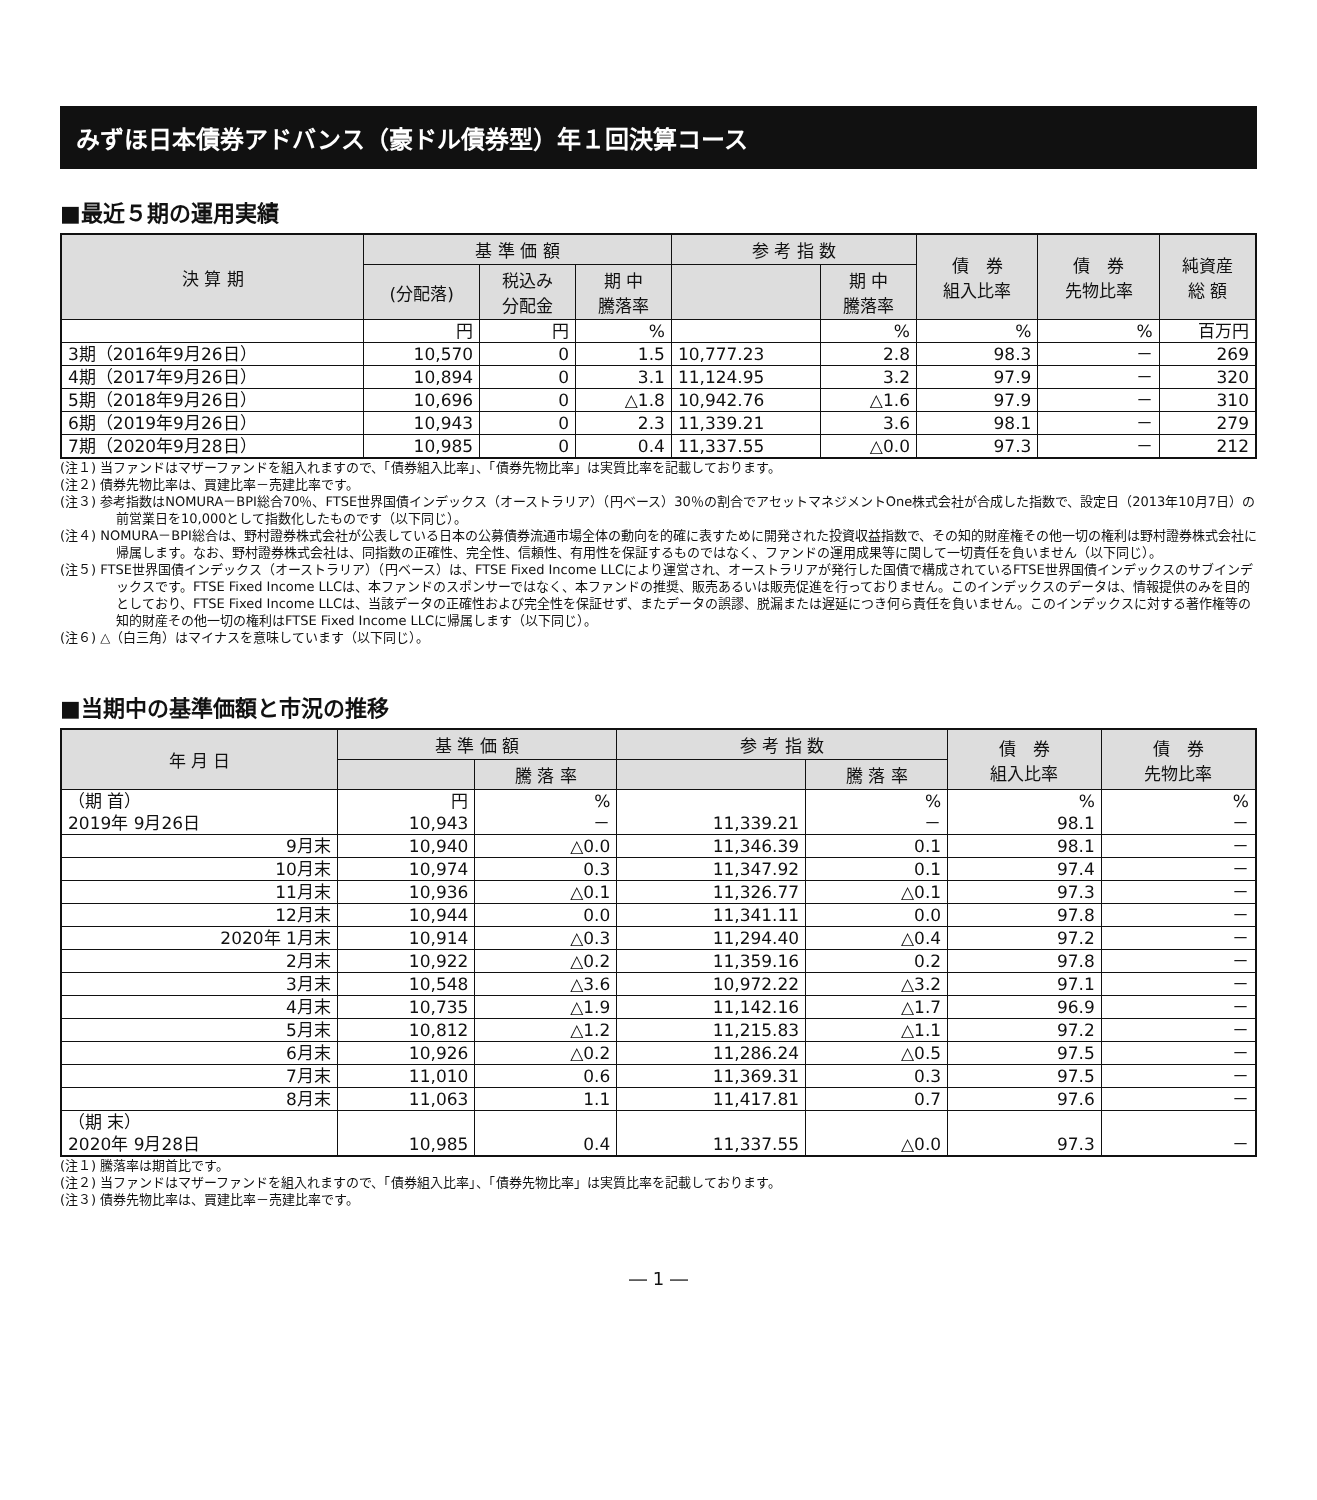みずほ日本債券アドバンス（豪ドル債券型）年１回決算コース
■最近５期の運用実績
| 決 算 期 | 基 準 価 額 | | | 参 考 指 数 | | 債 券 組入比率 | 債 券 先物比率 | 純資産 総 額 |
| --- | --- | --- | --- | --- | --- | --- | --- | --- |
| | (分配落) | 税込み 分配金 | 期 中 騰落率 | | 期 中 騰落率 | | | |
| | 円 | 円 | % | | % | % | % | 百万円 |
| 3期（2016年9月26日） | 10,570 | 0 | 1.5 | 10,777.23 | 2.8 | 98.3 | － | 269 |
| 4期（2017年9月26日） | 10,894 | 0 | 3.1 | 11,124.95 | 3.2 | 97.9 | － | 320 |
| 5期（2018年9月26日） | 10,696 | 0 | △1.8 | 10,942.76 | △1.6 | 97.9 | － | 310 |
| 6期（2019年9月26日） | 10,943 | 0 | 2.3 | 11,339.21 | 3.6 | 98.1 | － | 279 |
| 7期（2020年9月28日） | 10,985 | 0 | 0.4 | 11,337.55 | △0.0 | 97.3 | － | 212 |
(注１) 当ファンドはマザーファンドを組入れますので、「債券組入比率」、「債券先物比率」は実質比率を記載しております。
(注２) 債券先物比率は、買建比率－売建比率です。
(注３) 参考指数はNOMURA－BPI総合70％、FTSE世界国債インデックス（オーストラリア）（円ベース）30％の割合でアセットマネジメントOne株式会社が合成した指数で、設定日（2013年10月7日）の前営業日を10,000として指数化したものです（以下同じ）。
(注４) NOMURA－BPI総合は、野村證券株式会社が公表している日本の公募債券流通市場全体の動向を的確に表すために開発された投資収益指数で、その知的財産権その他一切の権利は野村證券株式会社に帰属します。なお、野村證券株式会社は、同指数の正確性、完全性、信頼性、有用性を保証するものではなく、ファンドの運用成果等に関して一切責任を負いません（以下同じ）。
(注５) FTSE世界国債インデックス（オーストラリア）（円ベース）は、FTSE Fixed Income LLCにより運営され、オーストラリアが発行した国債で構成されているFTSE世界国債インデックスのサブインデックスです。FTSE Fixed Income LLCは、本ファンドのスポンサーではなく、本ファンドの推奨、販売あるいは販売促進を行っておりません。このインデックスのデータは、情報提供のみを目的としており、FTSE Fixed Income LLCは、当該データの正確性および完全性を保証せず、またデータの誤謬、脱漏または遅延につき何ら責任を負いません。このインデックスに対する著作権等の知的財産その他一切の権利はFTSE Fixed Income LLCに帰属します（以下同じ）。
(注６) △（白三角）はマイナスを意味しています（以下同じ）。
■当期中の基準価額と市況の推移
| 年 月 日 | 基 準 価 額 | | 参 考 指 数 | | 債 券 組入比率 | 債 券 先物比率 |
| --- | --- | --- | --- | --- | --- | --- |
| | | 騰 落 率 | | 騰 落 率 | | |
| （期 首） 2019年 9月26日 | 円 10,943 | % － | 11,339.21 | % － | % 98.1 | % － |
| 9月末 | 10,940 | △0.0 | 11,346.39 | 0.1 | 98.1 | － |
| 10月末 | 10,974 | 0.3 | 11,347.92 | 0.1 | 97.4 | － |
| 11月末 | 10,936 | △0.1 | 11,326.77 | △0.1 | 97.3 | － |
| 12月末 | 10,944 | 0.0 | 11,341.11 | 0.0 | 97.8 | － |
| 2020年 1月末 | 10,914 | △0.3 | 11,294.40 | △0.4 | 97.2 | － |
| 2月末 | 10,922 | △0.2 | 11,359.16 | 0.2 | 97.8 | － |
| 3月末 | 10,548 | △3.6 | 10,972.22 | △3.2 | 97.1 | － |
| 4月末 | 10,735 | △1.9 | 11,142.16 | △1.7 | 96.9 | － |
| 5月末 | 10,812 | △1.2 | 11,215.83 | △1.1 | 97.2 | － |
| 6月末 | 10,926 | △0.2 | 11,286.24 | △0.5 | 97.5 | － |
| 7月末 | 11,010 | 0.6 | 11,369.31 | 0.3 | 97.5 | － |
| 8月末 | 11,063 | 1.1 | 11,417.81 | 0.7 | 97.6 | － |
| （期 末） 2020年 9月28日 | 10,985 | 0.4 | 11,337.55 | △0.0 | 97.3 | － |
(注１) 騰落率は期首比です。
(注２) 当ファンドはマザーファンドを組入れますので、「債券組入比率」、「債券先物比率」は実質比率を記載しております。
(注３) 債券先物比率は、買建比率－売建比率です。
― 1 ―